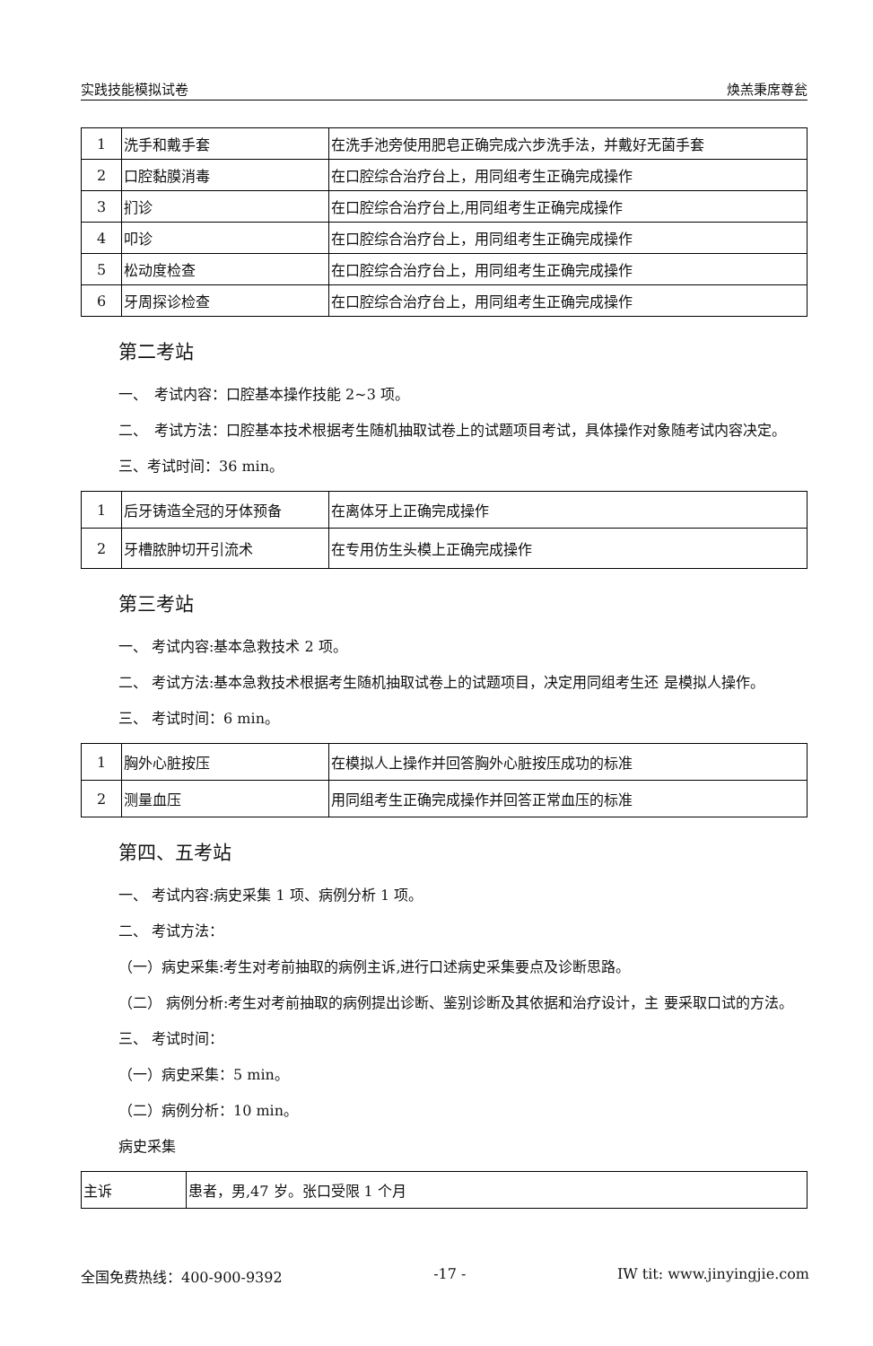实践技能模拟试卷 焕羔秉席尊瓮
| 1 | 洗手和戴手套 | 在洗手池旁使用肥皂正确完成六步洗手法，并戴好无菌手套 |
| 2 | 口腔黏膜消毒 | 在口腔综合治疗台上，用同组考生正确完成操作 |
| 3 | 扪诊 | 在口腔综合治疗台上,用同组考生正确完成操作 |
| 4 | 叩诊 | 在口腔综合治疗台上，用同组考生正确完成操作 |
| 5 | 松动度检查 | 在口腔综合治疗台上，用同组考生正确完成操作 |
| 6 | 牙周探诊检查 | 在口腔综合治疗台上，用同组考生正确完成操作 |
第二考站
一、　考试内容：口腔基本操作技能 2~3 项。
二、　考试方法：口腔基本技术根据考生随机抽取试卷上的试题项目考试，具体操作对象随考试内容决定。
三、考试时间：36 min。
| 1 | 后牙铸造全冠的牙体预备 | 在离体牙上正确完成操作 |
| 2 | 牙槽脓肿切开引流术 | 在专用仿生头模上正确完成操作 |
第三考站
一、 考试内容:基本急救技术 2 项。
二、 考试方法:基本急救技术根据考生随机抽取试卷上的试题项目，决定用同组考生还 是模拟人操作。
三、 考试时间：6 min。
| 1 | 胸外心脏按压 | 在模拟人上操作并回答胸外心脏按压成功的标准 |
| 2 | 测量血压 | 用同组考生正确完成操作并回答正常血压的标准 |
第四、五考站
一、 考试内容:病史采集 1 项、病例分析 1 项。
二、 考试方法：
（一）病史采集:考生对考前抽取的病例主诉,进行口述病史采集要点及诊断思路。
（二） 病例分析:考生对考前抽取的病例提出诊断、鉴别诊断及其依据和治疗设计，主 要采取口试的方法。
三、 考试时间：
（一）病史采集：5 min。
（二）病例分析：10 min。
病史采集
| 主诉 | 患者，男,47 岁。张口受限 1 个月 |
全国免费热线：400-900-9392 -17 - IW tit: www.jinyingjie.com